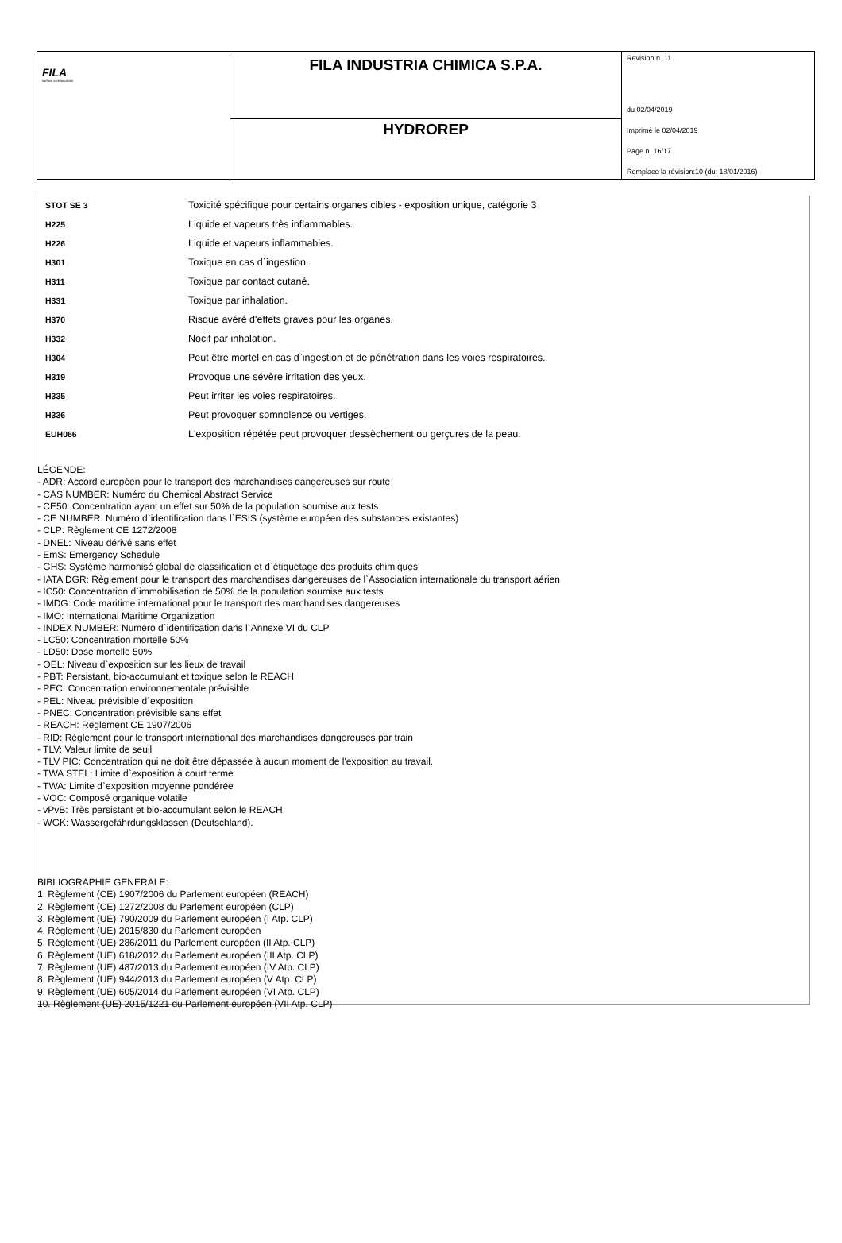| FILA surface care solutions | FILA INDUSTRIA CHIMICA S.P.A. | Revision n. 11 du 02/04/2019 Imprimè le 02/04/2019 Page n. 16/17 Remplace la révision:10 (du: 18/01/2016) |
| | HYDROREP | |
| STOT SE 3 | Toxicité spécifique pour certains organes cibles - exposition unique, catégorie 3 |
| H225 | Liquide et vapeurs très inflammables. |
| H226 | Liquide et vapeurs inflammables. |
| H301 | Toxique en cas d`ingestion. |
| H311 | Toxique par contact cutané. |
| H331 | Toxique par inhalation. |
| H370 | Risque avéré d'effets graves pour les organes. |
| H332 | Nocif par inhalation. |
| H304 | Peut être mortel en cas d`ingestion et de pénétration dans les voies respiratoires. |
| H319 | Provoque une sévère irritation des yeux. |
| H335 | Peut irriter les voies respiratoires. |
| H336 | Peut provoquer somnolence ou vertiges. |
| EUH066 | L'exposition répétée peut provoquer dessèchement ou gerçures de la peau. |
LÉGENDE:
- ADR: Accord européen pour le transport des marchandises dangereuses sur route
- CAS NUMBER: Numéro du Chemical Abstract Service
- CE50: Concentration ayant un effet sur 50% de la population soumise aux tests
- CE NUMBER: Numéro d`identification dans l`ESIS (système européen des substances existantes)
- CLP: Règlement CE 1272/2008
- DNEL: Niveau dérivé sans effet
- EmS: Emergency Schedule
- GHS: Système harmonisé global de classification et d`étiquetage des produits chimiques
- IATA DGR: Règlement pour le transport des marchandises dangereuses de l`Association internationale du transport aérien
- IC50: Concentration d`immobilisation de 50% de la population soumise aux tests
- IMDG: Code maritime international pour le transport des marchandises dangereuses
- IMO: International Maritime Organization
- INDEX NUMBER: Numéro d`identification dans l`Annexe VI du CLP
- LC50: Concentration mortelle 50%
- LD50: Dose mortelle 50%
- OEL: Niveau d`exposition sur les lieux de travail
- PBT: Persistant, bio-accumulant et toxique selon le REACH
- PEC: Concentration environnementale prévisible
- PEL: Niveau prévisible d`exposition
- PNEC: Concentration prévisible sans effet
- REACH: Règlement CE 1907/2006
- RID: Règlement pour le transport international des marchandises dangereuses par train
- TLV: Valeur limite de seuil
- TLV PIC: Concentration qui ne doit être dépassée à aucun moment de l'exposition au travail.
- TWA STEL: Limite d`exposition à court terme
- TWA: Limite d`exposition moyenne pondérée
- VOC: Composé organique volatile
- vPvB: Très persistant et bio-accumulant selon le REACH
- WGK: Wassergefährdungsklassen (Deutschland).
BIBLIOGRAPHIE GENERALE:
1. Règlement (CE) 1907/2006 du Parlement européen (REACH)
2. Règlement (CE) 1272/2008 du Parlement européen (CLP)
3. Règlement (UE) 790/2009 du Parlement européen (I Atp. CLP)
4. Règlement (UE) 2015/830 du Parlement européen
5. Règlement (UE) 286/2011 du Parlement européen (II Atp. CLP)
6. Règlement (UE) 618/2012 du Parlement européen (III Atp. CLP)
7. Règlement (UE) 487/2013 du Parlement européen (IV Atp. CLP)
8. Règlement (UE) 944/2013 du Parlement européen (V Atp. CLP)
9. Règlement (UE) 605/2014 du Parlement européen (VI Atp. CLP)
10. Règlement (UE) 2015/1221 du Parlement européen (VII Atp. CLP)